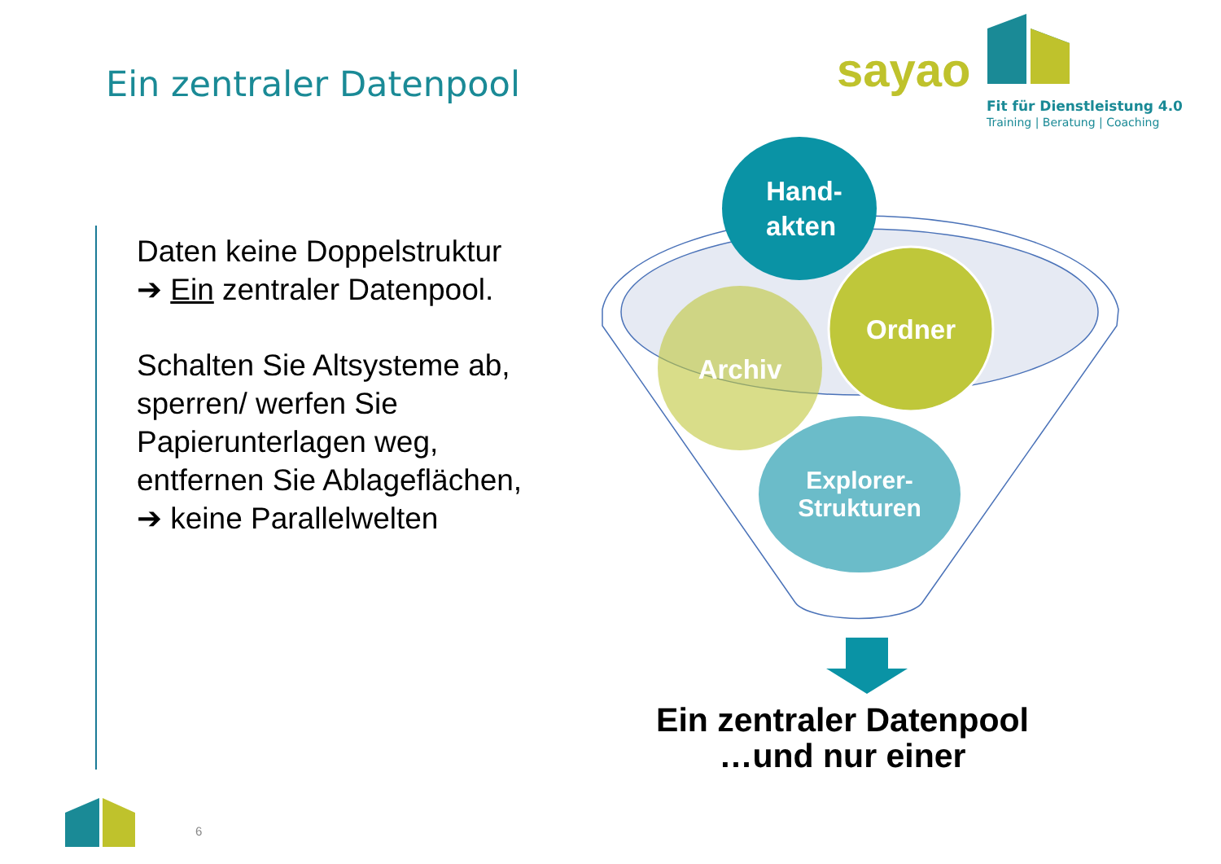Hand-
akten
Ordner
Archiv
Explorer-
Strukturen
Ein zentraler Datenpool
sayao
Fit für Dienstleistung 4.0
Training | Beratung | Coaching
Daten keine Doppelstruktur
➔ Ein zentraler Datenpool.
Schalten Sie Altsysteme ab,
sperren/ werfen Sie
Papierunterlagen weg,
entfernen Sie Ablageflächen,
➔ keine Parallelwelten
Ein zentraler Datenpool
…und nur einer
6